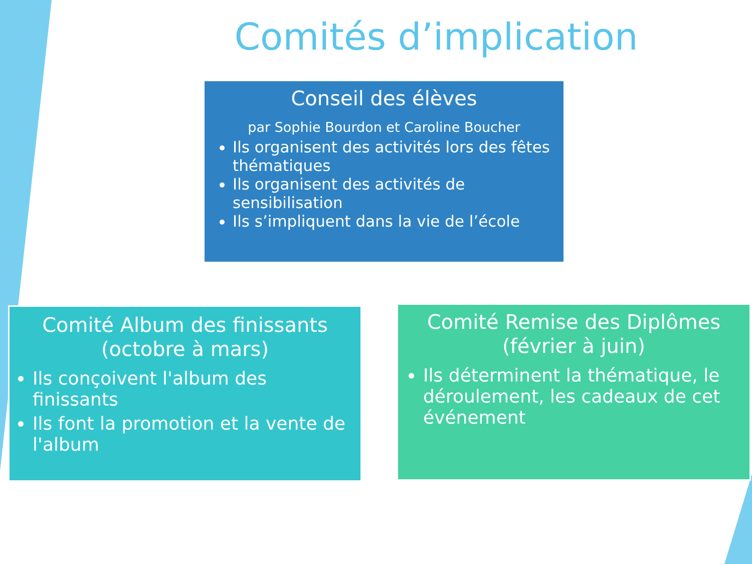Comités d’implication
Conseil des élèves
par Sophie Bourdon et Caroline Boucher
Ils organisent des activités lors des fêtes thématiques
Ils organisent des activités de sensibilisation
Ils s’impliquent dans la vie de l’école
Comité Album des finissants (octobre à mars)
Ils conçoivent l'album des finissants
Ils font la promotion et la vente de l'album
Comité Remise des Diplômes (février à juin)
Ils déterminent la thématique, le déroulement, les cadeaux de cet événement